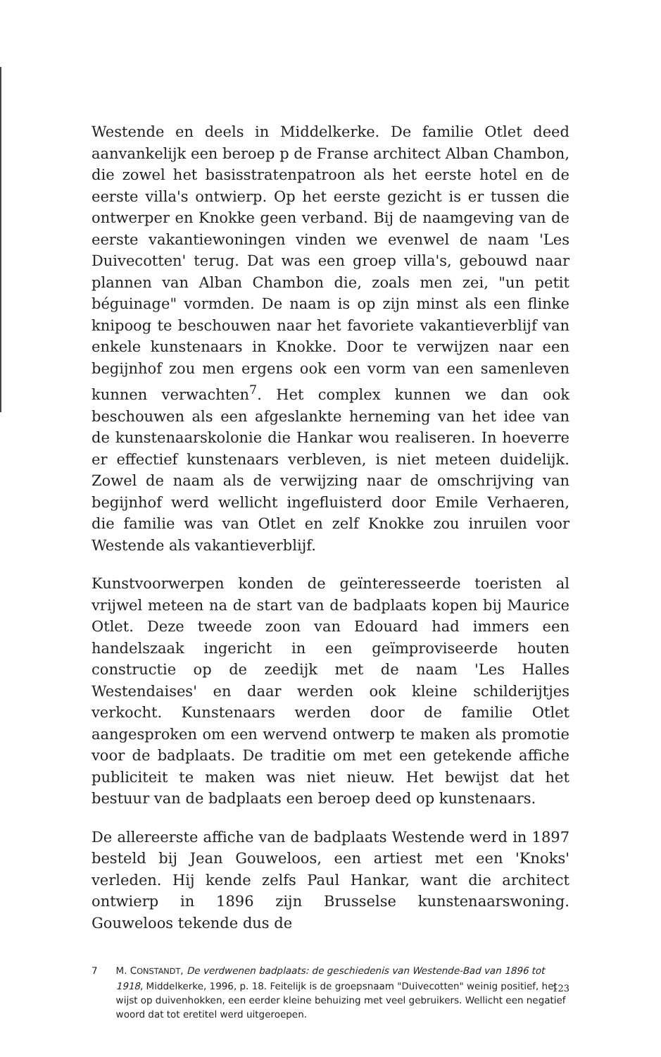Westende en deels in Middelkerke. De familie Otlet deed aanvankelijk een beroep p de Franse architect Alban Chambon, die zowel het basisstratenpatroon als het eerste hotel en de eerste villa's ontwierp. Op het eerste gezicht is er tussen die ontwerper en Knokke geen verband. Bij de naamgeving van de eerste vakantiewoningen vinden we evenwel de naam 'Les Duivecotten' terug. Dat was een groep villa's, gebouwd naar plannen van Alban Chambon die, zoals men zei, "un petit béguinage" vormden. De naam is op zijn minst als een flinke knipoog te beschouwen naar het favoriete vakantieverblijf van enkele kunstenaars in Knokke. Door te verwijzen naar een begijnhof zou men ergens ook een vorm van een samenleven kunnen verwachten<sup>7</sup>. Het complex kunnen we dan ook beschouwen als een afgeslankte herneming van het idee van de kunstenaarskolonie die Hankar wou realiseren. In hoeverre er effectief kunstenaars verbleven, is niet meteen duidelijk. Zowel de naam als de verwijzing naar de omschrijving van begijnhof werd wellicht ingefluisterd door Emile Verhaeren, die familie was van Otlet en zelf Knokke zou inruilen voor Westende als vakantieverblijf.
Kunstvoorwerpen konden de geïnteresseerde toeristen al vrijwel meteen na de start van de badplaats kopen bij Maurice Otlet. Deze tweede zoon van Edouard had immers een handelszaak ingericht in een geïmproviseerde houten constructie op de zeedijk met de naam 'Les Halles Westendaises' en daar werden ook kleine schilderijtjes verkocht. Kunstenaars werden door de familie Otlet aangesproken om een wervend ontwerp te maken als promotie voor de badplaats. De traditie om met een getekende affiche publiciteit te maken was niet nieuw. Het bewijst dat het bestuur van de badplaats een beroep deed op kunstenaars.
De allereerste affiche van de badplaats Westende werd in 1897 besteld bij Jean Gouweloos, een artiest met een 'Knoks' verleden. Hij kende zelfs Paul Hankar, want die architect ontwierp in 1896 zijn Brusselse kunstenaarswoning. Gouweloos tekende dus de
7 M. CONSTANDT, De verdwenen badplaats: de geschiedenis van Westende-Bad van 1896 tot 1918, Middelkerke, 1996, p. 18. Feitelijk is de groepsnaam "Duivecotten" weinig positief, het wijst op duivenhokken, een eerder kleine behuizing met veel gebruikers. Wellicht een negatief woord dat tot eretitel werd uitgeroepen.
123